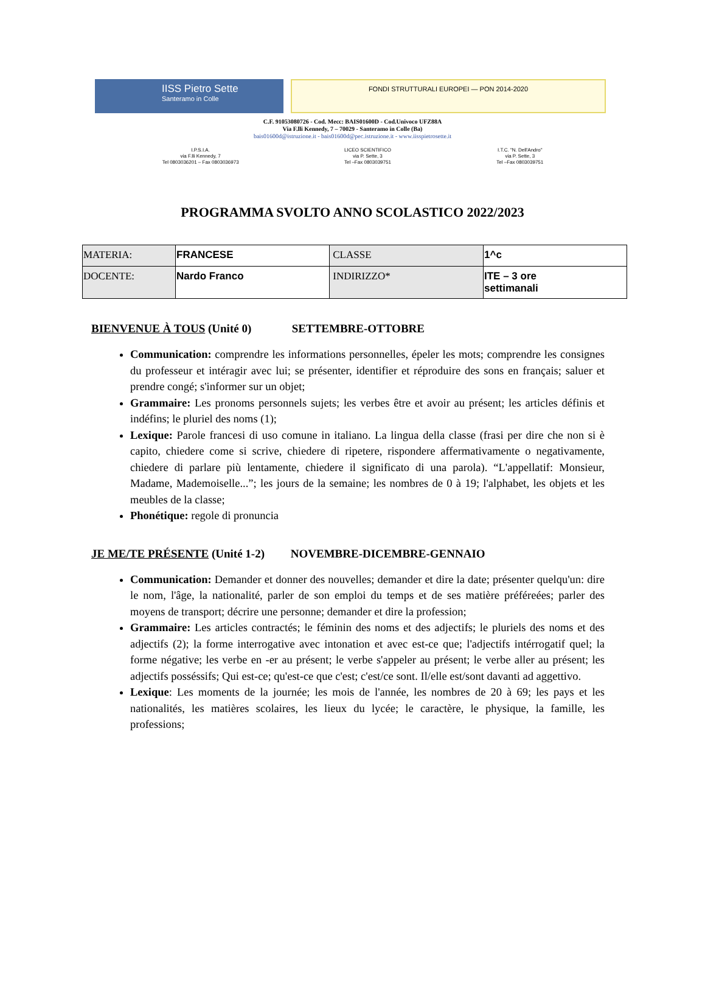IISS Pietro Sette
Santeramo in Colle
FONDI STRUTTURALI EUROPEI — PON 2014-2020
C.F. 91053080726 - Cod. Mecc: BAIS01600D - Cod.Univoco UFZ88A
Via F.lli Kennedy, 7 – 70029 - Santeramo in Colle (Ba)
bais01600d@istruzione.it - bais01600d@pec.istruzione.it - www.iisspietrosette.it
I.P.S.I.A.
via F.lli Kennedy, 7
Tel 0803036201 – Fax 0803036973
LICEO SCIENTIFICO
via P. Sette, 3
Tel –Fax 0803039751
I.T.C. "N. Dell'Andro"
via P. Sette, 3
Tel –Fax 0803039751
PROGRAMMA SVOLTO ANNO SCOLASTICO 2022/2023
| MATERIA: | FRANCESE | CLASSE | 1^c |
| DOCENTE: | Nardo Franco | INDIRIZZO* | ITE – 3 ore settimanali |
BIENVENUE À TOUS (Unité 0) SETTEMBRE-OTTOBRE
Communication: comprendre les informations personnelles, épeler les mots; comprendre les consignes du professeur et intéragir avec lui; se présenter, identifier et réproduire des sons en français; saluer et prendre congé; s'informer sur un objet;
Grammaire: Les pronoms personnels sujets; les verbes être et avoir au présent; les articles définis et indéfins; le pluriel des noms (1);
Lexique: Parole francesi di uso comune in italiano. La lingua della classe (frasi per dire che non si è capito, chiedere come si scrive, chiedere di ripetere, rispondere affermativamente o negativamente, chiedere di parlare più lentamente, chiedere il significato di una parola). “L'appellatif: Monsieur, Madame, Mademoiselle...”; les jours de la semaine; les nombres de 0 à 19; l'alphabet, les objets et les meubles de la classe;
Phonétique: regole di pronuncia
JE ME/TE PRÉSENTE (Unité 1-2) NOVEMBRE-DICEMBRE-GENNAIO
Communication: Demander et donner des nouvelles; demander et dire la date; présenter quelqu'un: dire le nom, l'âge, la nationalité, parler de son emploi du temps et de ses matière préféreées; parler des moyens de transport; décrire une personne; demander et dire la profession;
Grammaire: Les articles contractés; le féminin des noms et des adjectifs; le pluriels des noms et des adjectifs (2); la forme interrogative avec intonation et avec est-ce que; l'adjectifs intérrogatif quel; la forme négative; les verbe en -er au présent; le verbe s'appeler au présent; le verbe aller au présent; les adjectifs posséssifs; Qui est-ce; qu'est-ce que c'est; c'est/ce sont. Il/elle est/sont davanti ad aggettivo.
Lexique: Les moments de la journée; les mois de l'année, les nombres de 20 à 69; les pays et les nationalités, les matières scolaires, les lieux du lycée; le caractère, le physique, la famille, les professions;